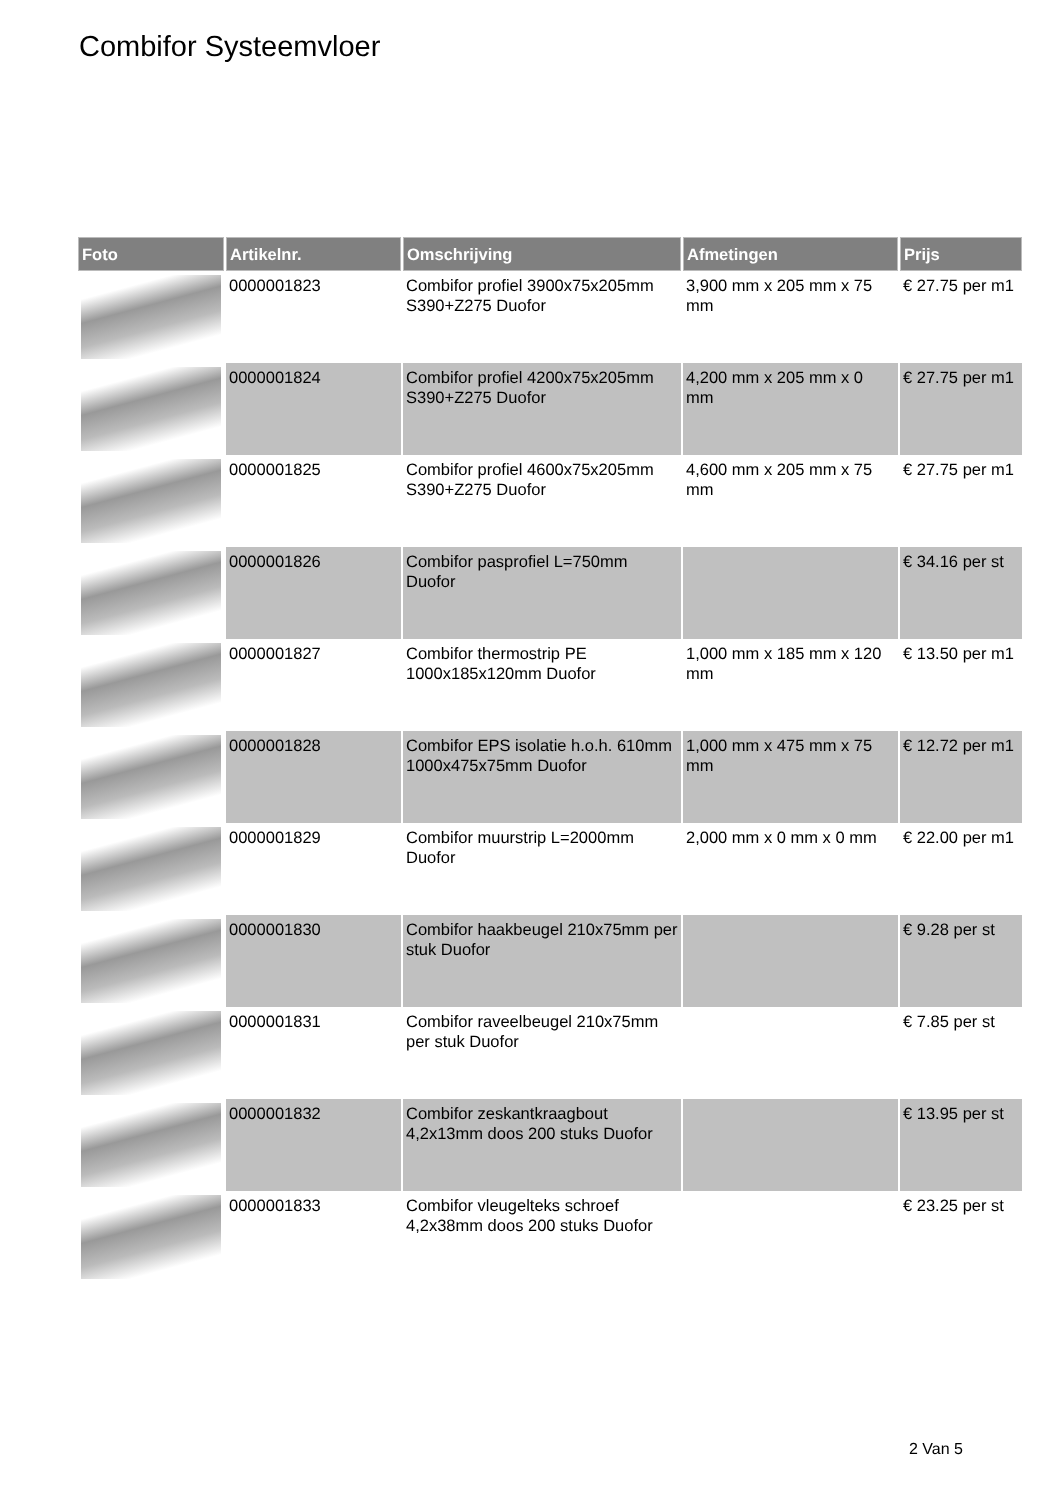Combifor Systeemvloer
| Foto | Artikelnr. | Omschrijving | Afmetingen | Prijs |
| --- | --- | --- | --- | --- |
| | 0000001823 | Combifor profiel 3900x75x205mm S390+Z275 Duofor | 3,900 mm x 205 mm x 75 mm | € 27.75 per m1 |
| | 0000001824 | Combifor profiel 4200x75x205mm S390+Z275 Duofor | 4,200 mm x 205 mm x 0 mm | € 27.75 per m1 |
| | 0000001825 | Combifor profiel 4600x75x205mm S390+Z275 Duofor | 4,600 mm x 205 mm x 75 mm | € 27.75 per m1 |
| | 0000001826 | Combifor pasprofiel L=750mm Duofor | | € 34.16 per st |
| | 0000001827 | Combifor thermostrip PE 1000x185x120mm Duofor | 1,000 mm x 185 mm x 120 mm | € 13.50 per m1 |
| | 0000001828 | Combifor EPS isolatie h.o.h. 610mm 1000x475x75mm Duofor | 1,000 mm x 475 mm x 75 mm | € 12.72 per m1 |
| | 0000001829 | Combifor muurstrip L=2000mm Duofor | 2,000 mm x 0 mm x 0 mm | € 22.00 per m1 |
| | 0000001830 | Combifor haakbeugel 210x75mm per stuk Duofor | | € 9.28 per st |
| | 0000001831 | Combifor raveelbeugel 210x75mm per stuk Duofor | | € 7.85 per st |
| | 0000001832 | Combifor zeskantkraagbout 4,2x13mm doos 200 stuks Duofor | | € 13.95 per st |
| | 0000001833 | Combifor vleugelteks schroef 4,2x38mm doos 200 stuks Duofor | | € 23.25 per st |
2 Van 5